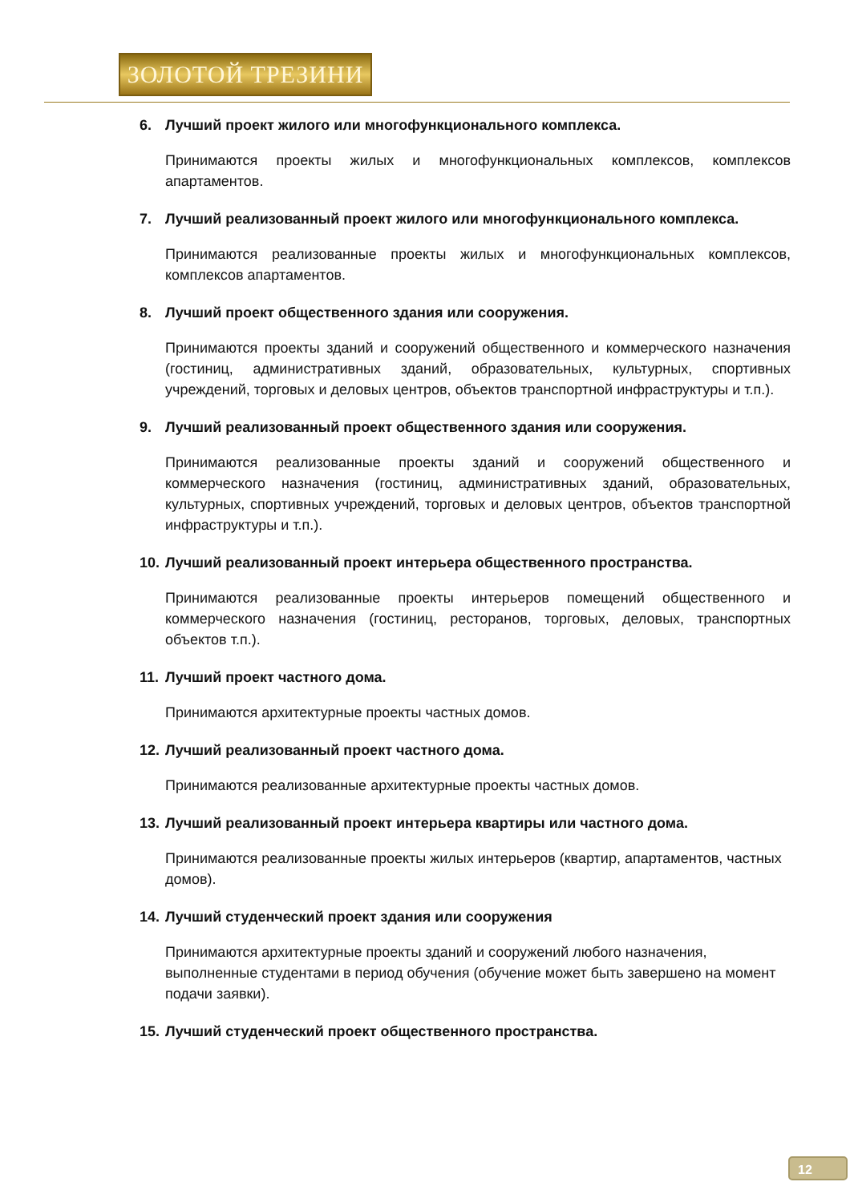ЗОЛОТОЙ ТРЕЗИНИ
6. Лучший проект жилого или многофункционального комплекса.
Принимаются проекты жилых и многофункциональных комплексов, комплексов апартаментов.
7. Лучший реализованный проект жилого или многофункционального комплекса.
Принимаются реализованные проекты жилых и многофункциональных комплексов, комплексов апартаментов.
8. Лучший проект общественного здания или сооружения.
Принимаются проекты зданий и сооружений общественного и коммерческого назначения (гостиниц, административных зданий, образовательных, культурных, спортивных учреждений, торговых и деловых центров, объектов транспортной инфраструктуры и т.п.).
9. Лучший реализованный проект общественного здания или сооружения.
Принимаются реализованные проекты зданий и сооружений общественного и коммерческого назначения (гостиниц, административных зданий, образовательных, культурных, спортивных учреждений, торговых и деловых центров, объектов транспортной инфраструктуры и т.п.).
10. Лучший реализованный проект интерьера общественного пространства.
Принимаются реализованные проекты интерьеров помещений общественного и коммерческого назначения (гостиниц, ресторанов, торговых, деловых, транспортных объектов т.п.).
11. Лучший проект частного дома.
Принимаются архитектурные проекты частных домов.
12. Лучший реализованный проект частного дома.
Принимаются реализованные архитектурные проекты частных домов.
13. Лучший реализованный проект интерьера квартиры или частного дома.
Принимаются реализованные проекты жилых интерьеров (квартир, апартаментов, частных домов).
14. Лучший студенческий проект здания или сооружения
Принимаются архитектурные проекты зданий и сооружений любого назначения, выполненные студентами в период обучения (обучение может быть завершено на момент подачи заявки).
15. Лучший студенческий проект общественного пространства.
12